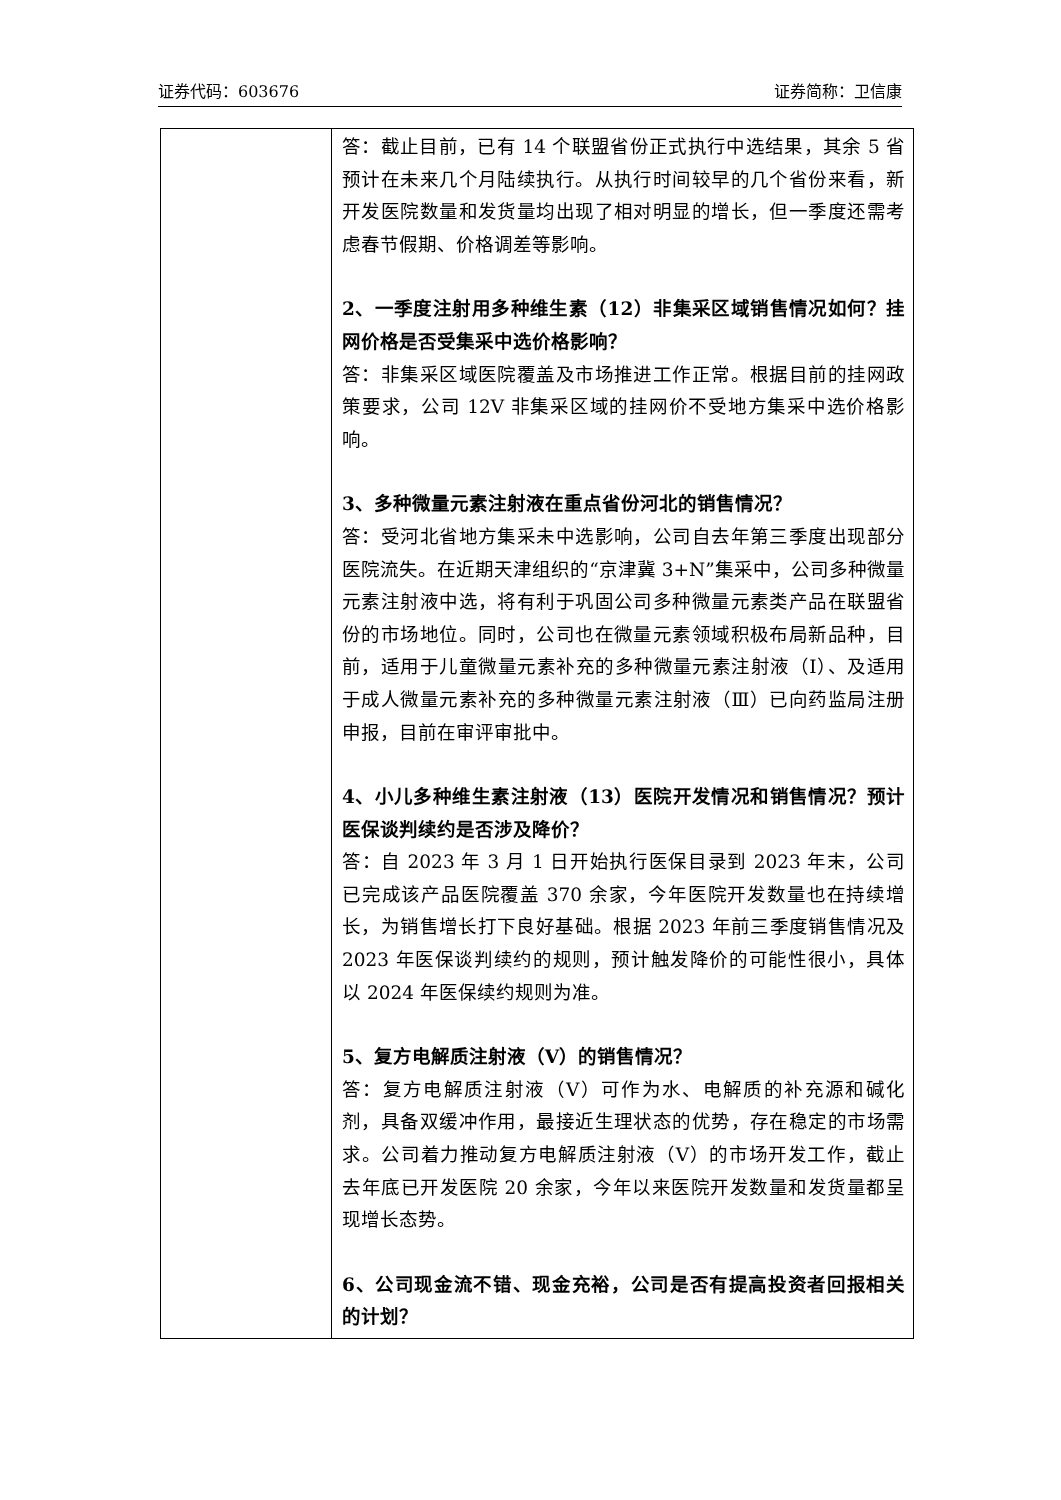证券代码：603676 证券简称：卫信康
| | 答：截止目前，已有 14 个联盟省份正式执行中选结果，其余 5 省预计在未来几个月陆续执行。从执行时间较早的几个省份来看，新开发医院数量和发货量均出现了相对明显的增长，但一季度还需考虑春节假期、价格调差等影响。 2、一季度注射用多种维生素（12）非集采区域销售情况如何？挂网价格是否受集采中选价格影响？ 答：非集采区域医院覆盖及市场推进工作正常。根据目前的挂网政策要求，公司 12V 非集采区域的挂网价不受地方集采中选价格影响。 3、多种微量元素注射液在重点省份河北的销售情况？ 答：受河北省地方集采未中选影响，公司自去年第三季度出现部分医院流失。在近期天津组织的“京津冀 3+N”集采中，公司多种微量元素注射液中选，将有利于巩固公司多种微量元素类产品在联盟省份的市场地位。同时，公司也在微量元素领域积极布局新品种，目前，适用于儿童微量元素补充的多种微量元素注射液（Ⅰ）、及适用于成人微量元素补充的多种微量元素注射液（Ⅲ）已向药监局注册申报，目前在审评审批中。 4、小儿多种维生素注射液（13）医院开发情况和销售情况？预计医保谈判续约是否涉及降价？ 答：自 2023 年 3 月 1 日开始执行医保目录到 2023 年末，公司已完成该产品医院覆盖 370 余家，今年医院开发数量也在持续增长，为销售增长打下良好基础。根据 2023 年前三季度销售情况及 2023 年医保谈判续约的规则，预计触发降价的可能性很小，具体以 2024 年医保续约规则为准。 5、复方电解质注射液（Ⅴ）的销售情况？ 答：复方电解质注射液（Ⅴ）可作为水、电解质的补充源和碱化剂，具备双缓冲作用，最接近生理状态的优势，存在稳定的市场需求。公司着力推动复方电解质注射液（Ⅴ）的市场开发工作，截止去年底已开发医院 20 余家，今年以来医院开发数量和发货量都呈现增长态势。 6、公司现金流不错、现金充裕，公司是否有提高投资者回报相关的计划？ |